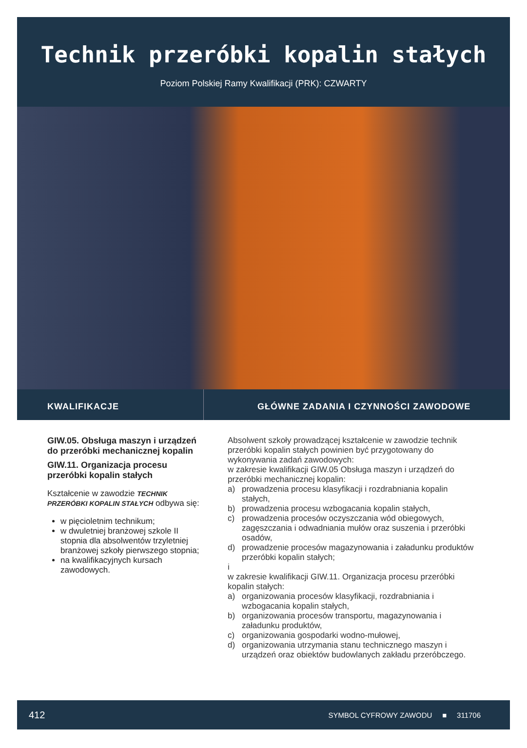Technik przeróbki kopalin stałych
Poziom Polskiej Ramy Kwalifikacji (PRK): CZWARTY
KWALIFIKACJE GŁÓWNE ZADANIA I CZYNNOŚCI ZAWODOWE
GIW.05. Obsługa maszyn i urządzeń do przeróbki mechanicznej kopalin
GIW.11. Organizacja procesu przeróbki kopalin stałych
Kształcenie w zawodzie TECHNIK PRZERÓBKI KOPALIN STAŁYCH odbywa się:
w pięcioletnim technikum;
w dwuletniej branżowej szkole II stopnia dla absolwentów trzyletniej branżowej szkoły pierwszego stopnia;
na kwalifikacyjnych kursach zawodowych.
Absolwent szkoły prowadzącej kształcenie w zawodzie technik przeróbki kopalin stałych powinien być przygotowany do wykonywania zadań zawodowych:
w zakresie kwalifikacji GIW.05 Obsługa maszyn i urządzeń do przeróbki mechanicznej kopalin:
a) prowadzenia procesu klasyfikacji i rozdrabniania kopalin stałych,
b) prowadzenia procesu wzbogacania kopalin stałych,
c) prowadzenia procesów oczyszczania wód obiegowych, zagęszczania i odwadniania mułów oraz suszenia i przeróbki osadów,
d) prowadzenie procesów magazynowania i załadunku produktów przeróbki kopalin stałych;
i
w zakresie kwalifikacji GIW.11. Organizacja procesu przeróbki kopalin stałych:
a) organizowania procesów klasyfikacji, rozdrabniania i wzbogacania kopalin stałych,
b) organizowania procesów transportu, magazynowania i załadunku produktów,
c) organizowania gospodarki wodno-mułowej,
d) organizowania utrzymania stanu technicznego maszyn i urządzeń oraz obiektów budowlanych zakładu przeróbczego.
412 SYMBOL CYFROWY ZAWODU ■ 311706